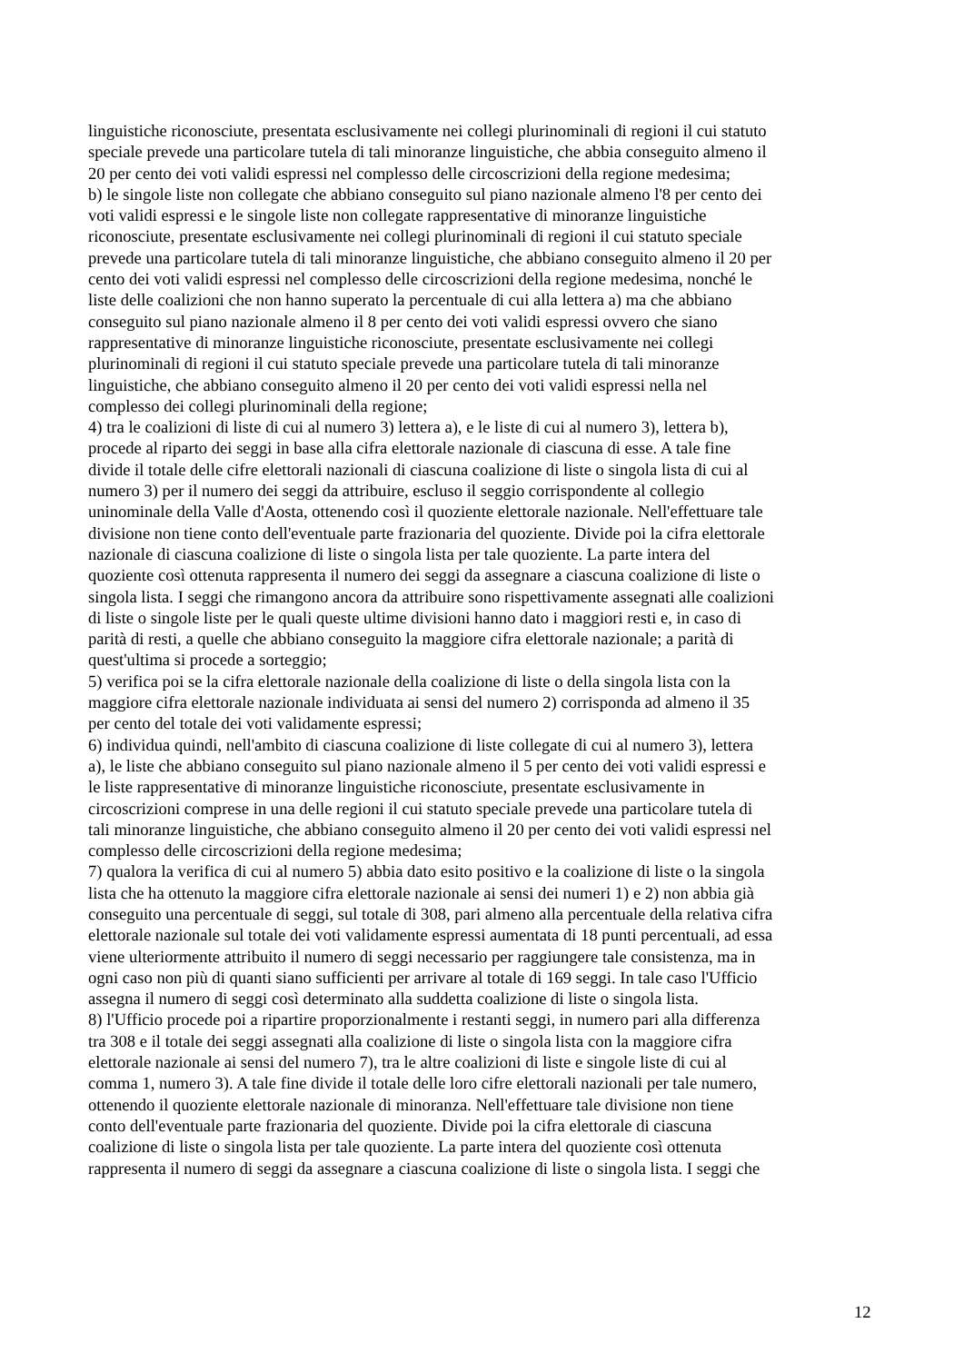linguistiche riconosciute, presentata esclusivamente nei collegi plurinominali di regioni il cui statuto speciale prevede una particolare tutela di tali minoranze linguistiche, che abbia conseguito almeno il 20 per cento dei voti validi espressi nel complesso delle circoscrizioni della regione medesima; b) le singole liste non collegate che abbiano conseguito sul piano nazionale almeno l'8 per cento dei voti validi espressi e le singole liste non collegate rappresentative di minoranze linguistiche riconosciute, presentate esclusivamente nei collegi plurinominali di regioni il cui statuto speciale prevede una particolare tutela di tali minoranze linguistiche, che abbiano conseguito almeno il 20 per cento dei voti validi espressi nel complesso delle circoscrizioni della regione medesima, nonché le liste delle coalizioni che non hanno superato la percentuale di cui alla lettera a) ma che abbiano conseguito sul piano nazionale almeno il 8 per cento dei voti validi espressi ovvero che siano rappresentative di minoranze linguistiche riconosciute, presentate esclusivamente nei collegi plurinominali di regioni il cui statuto speciale prevede una particolare tutela di tali minoranze linguistiche, che abbiano conseguito almeno il 20 per cento dei voti validi espressi nella nel complesso dei collegi plurinominali della regione; 4) tra le coalizioni di liste di cui al numero 3) lettera a), e le liste di cui al numero 3), lettera b), procede al riparto dei seggi in base alla cifra elettorale nazionale di ciascuna di esse. A tale fine divide il totale delle cifre elettorali nazionali di ciascuna coalizione di liste o singola lista di cui al numero 3) per il numero dei seggi da attribuire, escluso il seggio corrispondente al collegio uninominale della Valle d'Aosta, ottenendo così il quoziente elettorale nazionale. Nell'effettuare tale divisione non tiene conto dell'eventuale parte frazionaria del quoziente. Divide poi la cifra elettorale nazionale di ciascuna coalizione di liste o singola lista per tale quoziente. La parte intera del quoziente così ottenuta rappresenta il numero dei seggi da assegnare a ciascuna coalizione di liste o singola lista. I seggi che rimangono ancora da attribuire sono rispettivamente assegnati alle coalizioni di liste o singole liste per le quali queste ultime divisioni hanno dato i maggiori resti e, in caso di parità di resti, a quelle che abbiano conseguito la maggiore cifra elettorale nazionale; a parità di quest'ultima si procede a sorteggio; 5) verifica poi se la cifra elettorale nazionale della coalizione di liste o della singola lista con la maggiore cifra elettorale nazionale individuata ai sensi del numero 2) corrisponda ad almeno il 35 per cento del totale dei voti validamente espressi; 6) individua quindi, nell'ambito di ciascuna coalizione di liste collegate di cui al numero 3), lettera a), le liste che abbiano conseguito sul piano nazionale almeno il 5 per cento dei voti validi espressi e le liste rappresentative di minoranze linguistiche riconosciute, presentate esclusivamente in circoscrizioni comprese in una delle regioni il cui statuto speciale prevede una particolare tutela di tali minoranze linguistiche, che abbiano conseguito almeno il 20 per cento dei voti validi espressi nel complesso delle circoscrizioni della regione medesima; 7) qualora la verifica di cui al numero 5) abbia dato esito positivo e la coalizione di liste o la singola lista che ha ottenuto la maggiore cifra elettorale nazionale ai sensi dei numeri 1) e 2) non abbia già conseguito una percentuale di seggi, sul totale di 308, pari almeno alla percentuale della relativa cifra elettorale nazionale sul totale dei voti validamente espressi aumentata di 18 punti percentuali, ad essa viene ulteriormente attribuito il numero di seggi necessario per raggiungere tale consistenza, ma in ogni caso non più di quanti siano sufficienti per arrivare al totale di 169 seggi. In tale caso l'Ufficio assegna il numero di seggi così determinato alla suddetta coalizione di liste o singola lista. 8) l'Ufficio procede poi a ripartire proporzionalmente i restanti seggi, in numero pari alla differenza tra 308 e il totale dei seggi assegnati alla coalizione di liste o singola lista con la maggiore cifra elettorale nazionale ai sensi del numero 7), tra le altre coalizioni di liste e singole liste di cui al comma 1, numero 3). A tale fine divide il totale delle loro cifre elettorali nazionali per tale numero, ottenendo il quoziente elettorale nazionale di minoranza. Nell'effettuare tale divisione non tiene conto dell'eventuale parte frazionaria del quoziente. Divide poi la cifra elettorale di ciascuna coalizione di liste o singola lista per tale quoziente. La parte intera del quoziente così ottenuta rappresenta il numero di seggi da assegnare a ciascuna coalizione di liste o singola lista. I seggi che
12